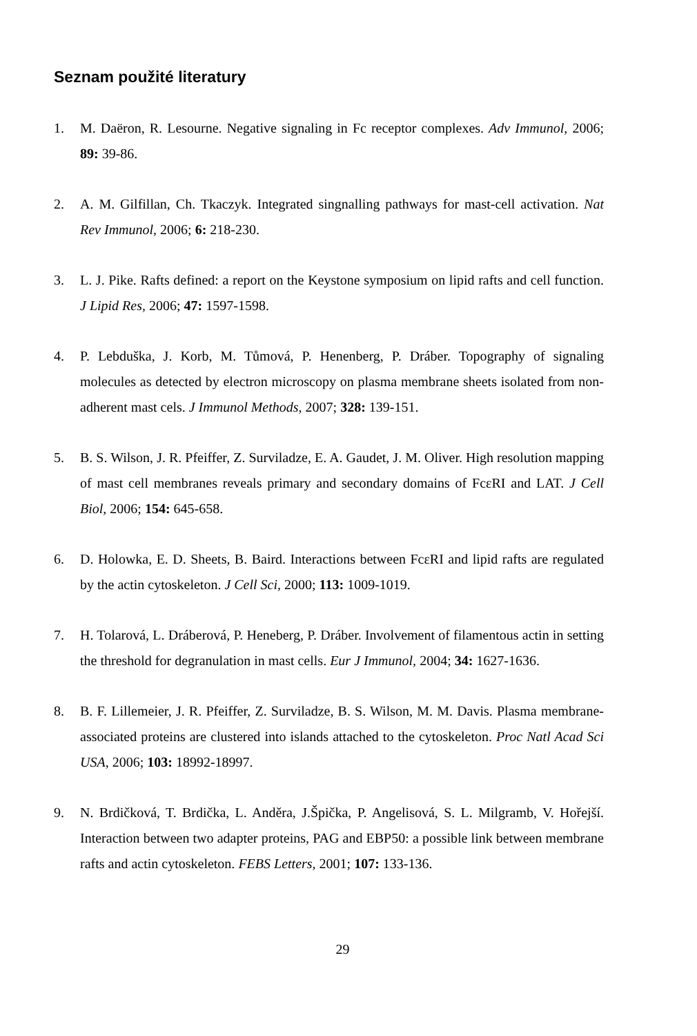Seznam použité literatury
1. M. Daëron, R. Lesourne. Negative signaling in Fc receptor complexes. Adv Immunol, 2006; 89: 39-86.
2. A. M. Gilfillan, Ch. Tkaczyk. Integrated singnalling pathways for mast-cell activation. Nat Rev Immunol, 2006; 6: 218-230.
3. L. J. Pike. Rafts defined: a report on the Keystone symposium on lipid rafts and cell function. J Lipid Res, 2006; 47: 1597-1598.
4. P. Lebduška, J. Korb, M. Tůmová, P. Henenberg, P. Dráber. Topography of signaling molecules as detected by electron microscopy on plasma membrane sheets isolated from non-adherent mast cels. J Immunol Methods, 2007; 328: 139-151.
5. B. S. Wilson, J. R. Pfeiffer, Z. Surviladze, E. A. Gaudet, J. M. Oliver. High resolution mapping of mast cell membranes reveals primary and secondary domains of FcεRI and LAT. J Cell Biol, 2006; 154: 645-658.
6. D. Holowka, E. D. Sheets, B. Baird. Interactions between FcεRI and lipid rafts are regulated by the actin cytoskeleton. J Cell Sci, 2000; 113: 1009-1019.
7. H. Tolarová, L. Dráberová, P. Heneberg, P. Dráber. Involvement of filamentous actin in setting the threshold for degranulation in mast cells. Eur J Immunol, 2004; 34: 1627-1636.
8. B. F. Lillemeier, J. R. Pfeiffer, Z. Surviladze, B. S. Wilson, M. M. Davis. Plasma membrane-associated proteins are clustered into islands attached to the cytoskeleton. Proc Natl Acad Sci USA, 2006; 103: 18992-18997.
9. N. Brdičková, T. Brdička, L. Anděra, J.Špička, P. Angelisová, S. L. Milgramb, V. Hořejší. Interaction between two adapter proteins, PAG and EBP50: a possible link between membrane rafts and actin cytoskeleton. FEBS Letters, 2001; 107: 133-136.
29